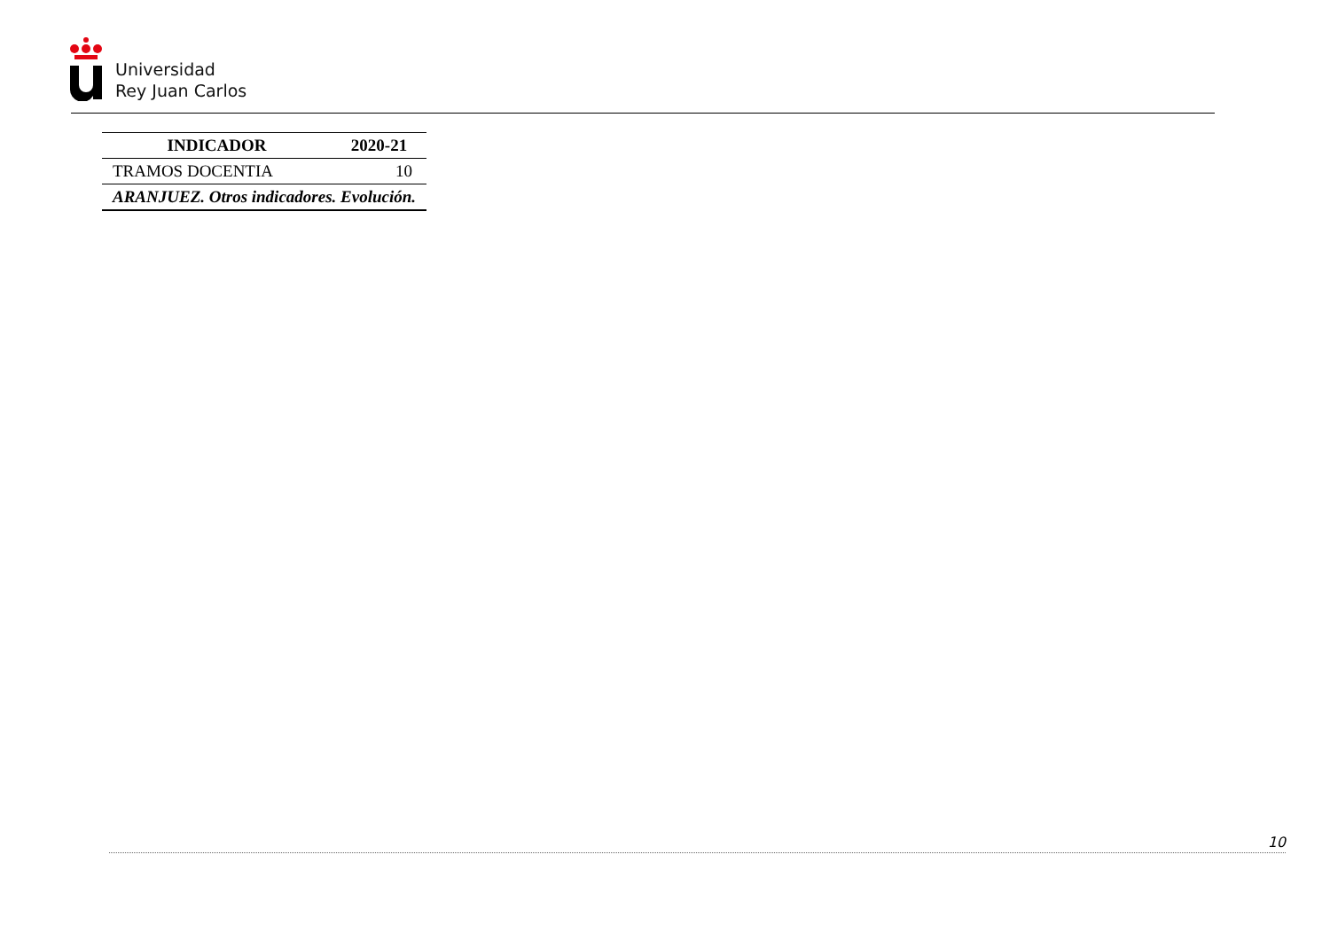Universidad
Rey Juan Carlos
| INDICADOR | 2020-21 |
| --- | --- |
| TRAMOS DOCENTIA | 10 |
| ARANJUEZ. Otros indicadores. Evolución. | |
10